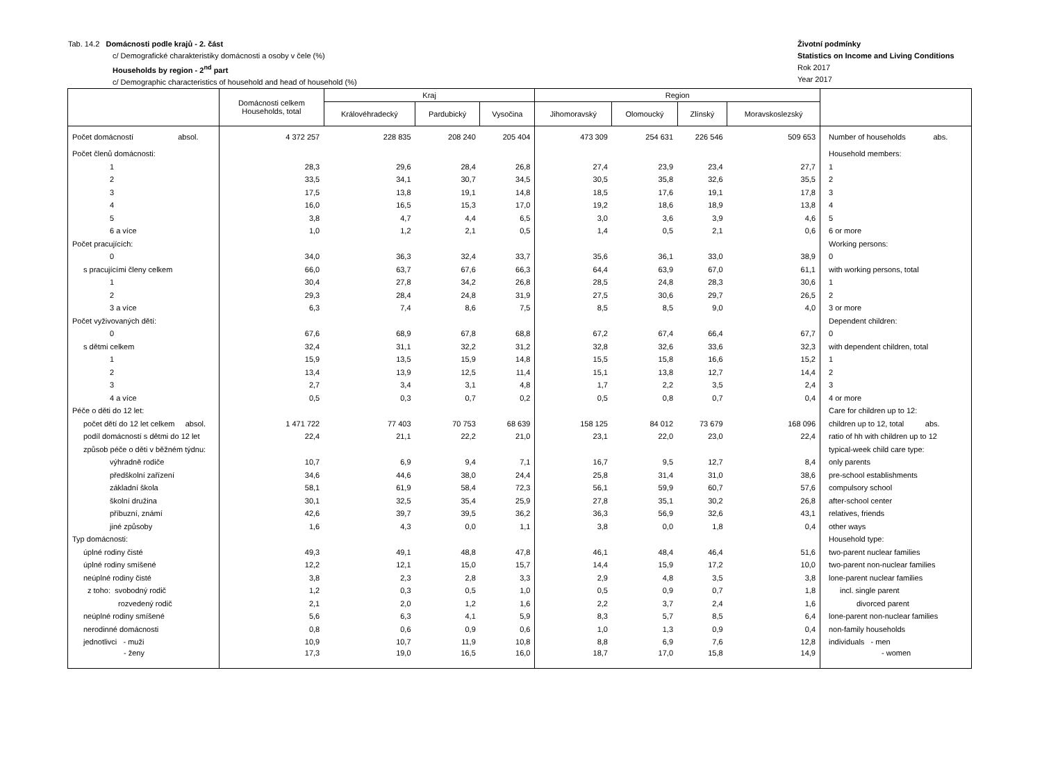Tab. 14.2 Domácnosti podle krajů - 2. část
c/ Demografické charakteristiky domácnosti a osoby v čele (%)
Households by region - 2<sup>nd</sup> part
c/ Demographic characteristics of household and head of household (%)
Životní podmínky
Statistics on Income and Living Conditions
Rok 2017
Year 2017
| | Domácnosti celkem Households, total | Kraj | | | Region | | | | |
| --- | --- | --- | --- | --- | --- | --- | --- | --- | --- |
| | | Královéhradecký | Pardubický | Vysočina | Jihomoravský | Olomoucký | Zlínský | Moravskoslezský | |
| Počet domácností absol. | 4 372 257 | 228 835 | 208 240 | 205 404 | 473 309 | 254 631 | 226 546 | 509 653 | Number of households abs. |
| Počet členů domácnosti: | | | | | | | | | Household members: |
| 1 | 28,3 | 29,6 | 28,4 | 26,8 | 27,4 | 23,9 | 23,4 | 27,7 | 1 |
| 2 | 33,5 | 34,1 | 30,7 | 34,5 | 30,5 | 35,8 | 32,6 | 35,5 | 2 |
| 3 | 17,5 | 13,8 | 19,1 | 14,8 | 18,5 | 17,6 | 19,1 | 17,8 | 3 |
| 4 | 16,0 | 16,5 | 15,3 | 17,0 | 19,2 | 18,6 | 18,9 | 13,8 | 4 |
| 5 | 3,8 | 4,7 | 4,4 | 6,5 | 3,0 | 3,6 | 3,9 | 4,6 | 5 |
| 6 a více | 1,0 | 1,2 | 2,1 | 0,5 | 1,4 | 0,5 | 2,1 | 0,6 | 6 or more |
| Počet pracujících: | | | | | | | | | Working persons: |
| 0 | 34,0 | 36,3 | 32,4 | 33,7 | 35,6 | 36,1 | 33,0 | 38,9 | 0 |
| s pracujícími členy celkem | 66,0 | 63,7 | 67,6 | 66,3 | 64,4 | 63,9 | 67,0 | 61,1 | with working persons, total |
| 1 | 30,4 | 27,8 | 34,2 | 26,8 | 28,5 | 24,8 | 28,3 | 30,6 | 1 |
| 2 | 29,3 | 28,4 | 24,8 | 31,9 | 27,5 | 30,6 | 29,7 | 26,5 | 2 |
| 3 a více | 6,3 | 7,4 | 8,6 | 7,5 | 8,5 | 8,5 | 9,0 | 4,0 | 3 or more |
| Počet vyživovaných dětí: | | | | | | | | | Dependent children: |
| 0 | 67,6 | 68,9 | 67,8 | 68,8 | 67,2 | 67,4 | 66,4 | 67,7 | 0 |
| s dětmi celkem | 32,4 | 31,1 | 32,2 | 31,2 | 32,8 | 32,6 | 33,6 | 32,3 | with dependent children, total |
| 1 | 15,9 | 13,5 | 15,9 | 14,8 | 15,5 | 15,8 | 16,6 | 15,2 | 1 |
| 2 | 13,4 | 13,9 | 12,5 | 11,4 | 15,1 | 13,8 | 12,7 | 14,4 | 2 |
| 3 | 2,7 | 3,4 | 3,1 | 4,8 | 1,7 | 2,2 | 3,5 | 2,4 | 3 |
| 4 a více | 0,5 | 0,3 | 0,7 | 0,2 | 0,5 | 0,8 | 0,7 | 0,4 | 4 or more |
| Péče o děti do 12 let: | | | | | | | | | Care for children up to 12: |
| počet dětí do 12 let celkem absol. | 1 471 722 | 77 403 | 70 753 | 68 639 | 158 125 | 84 012 | 73 679 | 168 096 | children up to 12, total abs. |
| podíl domácností s dětmi do 12 let | 22,4 | 21,1 | 22,2 | 21,0 | 23,1 | 22,0 | 23,0 | 22,4 | ratio of hh with children up to 12 |
| způsob péče o děti v běžném týdnu: | | | | | | | | | typical-week child care type: |
| výhradně rodiče | 10,7 | 6,9 | 9,4 | 7,1 | 16,7 | 9,5 | 12,7 | 8,4 | only parents |
| předškolní zařízení | 34,6 | 44,6 | 38,0 | 24,4 | 25,8 | 31,4 | 31,0 | 38,6 | pre-school establishments |
| základní škola | 58,1 | 61,9 | 58,4 | 72,3 | 56,1 | 59,9 | 60,7 | 57,6 | compulsory school |
| školní družina | 30,1 | 32,5 | 35,4 | 25,9 | 27,8 | 35,1 | 30,2 | 26,8 | after-school center |
| příbuzní, známí | 42,6 | 39,7 | 39,5 | 36,2 | 36,3 | 56,9 | 32,6 | 43,1 | relatives, friends |
| jiné způsoby | 1,6 | 4,3 | 0,0 | 1,1 | 3,8 | 0,0 | 1,8 | 0,4 | other ways |
| Typ domácnosti: | | | | | | | | | Household type: |
| úplné rodiny čisté | 49,3 | 49,1 | 48,8 | 47,8 | 46,1 | 48,4 | 46,4 | 51,6 | two-parent nuclear families |
| úplné rodiny smíšené | 12,2 | 12,1 | 15,0 | 15,7 | 14,4 | 15,9 | 17,2 | 10,0 | two-parent non-nuclear families |
| neúplné rodiny čisté | 3,8 | 2,3 | 2,8 | 3,3 | 2,9 | 4,8 | 3,5 | 3,8 | lone-parent nuclear families |
| z toho: svobodný rodič | 1,2 | 0,3 | 0,5 | 1,0 | 0,5 | 0,9 | 0,7 | 1,8 | incl. single parent |
| rozvedený rodič | 2,1 | 2,0 | 1,2 | 1,6 | 2,2 | 3,7 | 2,4 | 1,6 | divorced parent |
| neúplné rodiny smíšené | 5,6 | 6,3 | 4,1 | 5,9 | 8,3 | 5,7 | 8,5 | 6,4 | lone-parent non-nuclear families |
| nerodinné domácnosti | 0,8 | 0,6 | 0,9 | 0,6 | 1,0 | 1,3 | 0,9 | 0,4 | non-family households |
| jednotlivci - muži | 10,9 | 10,7 | 11,9 | 10,8 | 8,8 | 6,9 | 7,6 | 12,8 | individuals - men |
| - ženy | 17,3 | 19,0 | 16,5 | 16,0 | 18,7 | 17,0 | 15,8 | 14,9 | - women |